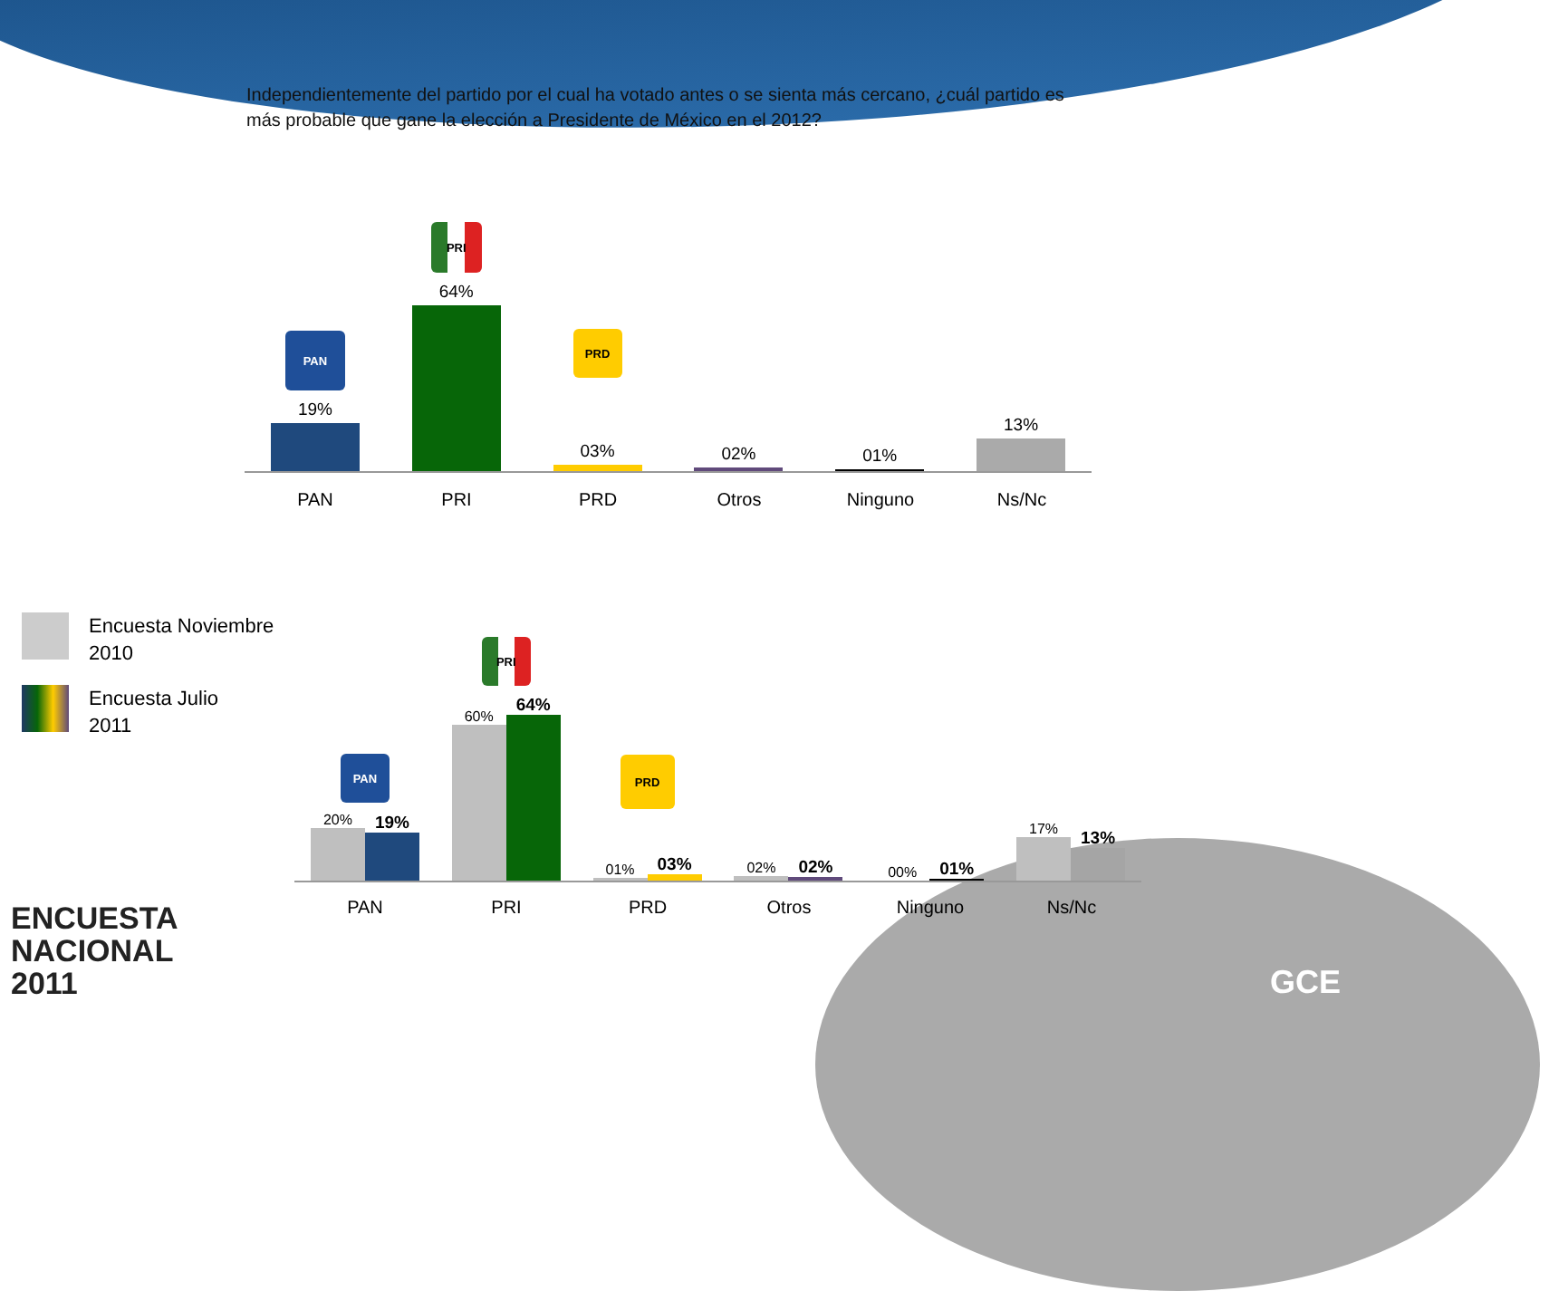Independientemente del partido por el cual ha votado antes o se sienta más cercano, ¿cuál partido es más probable que gane la elección a Presidente de México en el 2012?
PAN
19%
PRI
64%
PRD
03%
02%
01%
13%
PAN PRI PRD Otros Ninguno Ns/Nc
Encuesta Noviembre
2010
Encuesta Julio
2011
PAN
20%
19%
PRI
60%
64%
PRD
01%
03%
02%
02%
00%
01%
17%
13%
PAN PRI PRD Otros Ninguno Ns/Nc
ENCUESTA
NACIONAL
2011
GCE